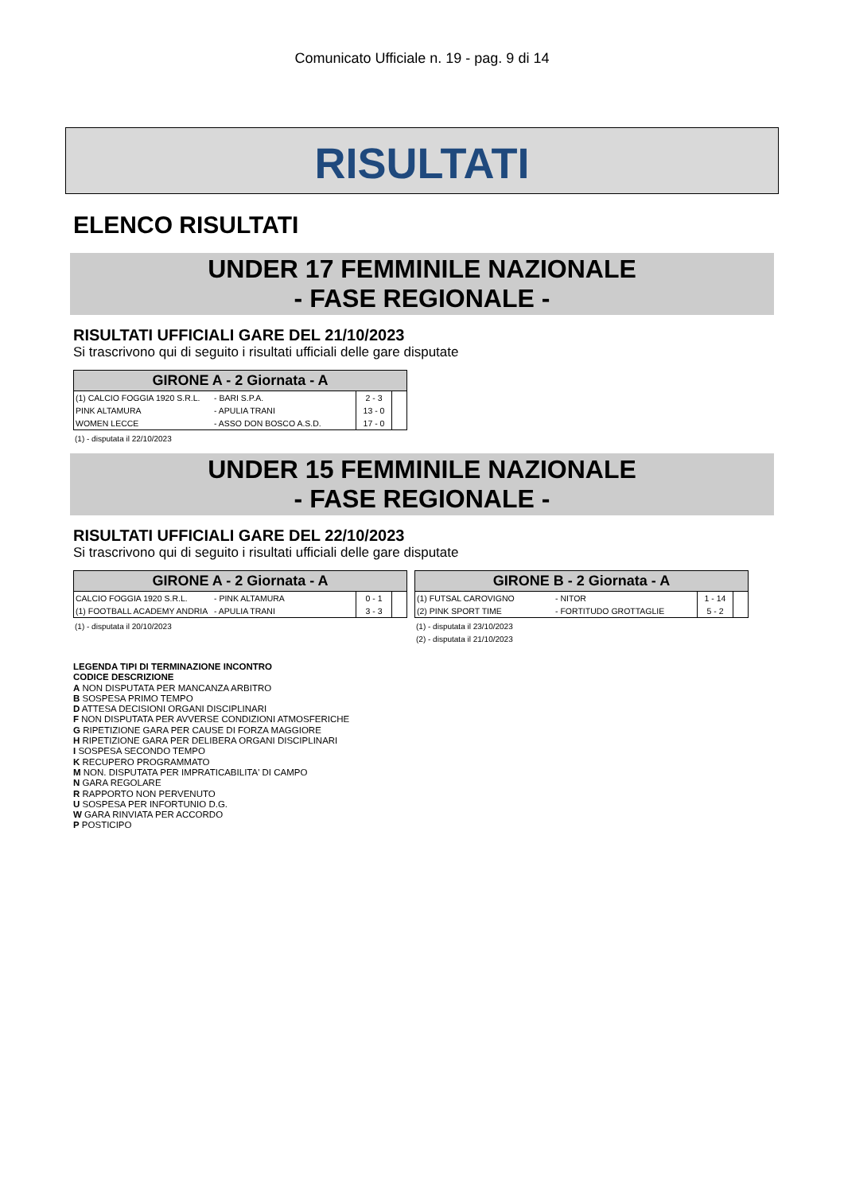Comunicato Ufficiale n. 19 - pag. 9 di 14
RISULTATI
ELENCO RISULTATI
UNDER 17 FEMMINILE NAZIONALE
- FASE REGIONALE -
RISULTATI UFFICIALI GARE DEL 21/10/2023
Si trascrivono qui di seguito i risultati ufficiali delle gare disputate
| GIRONE A - 2 Giornata - A | | | |
| --- | --- | --- | --- |
| (1) CALCIO FOGGIA 1920 S.R.L. | - BARI S.P.A. | 2 - 3 | |
| PINK ALTAMURA | - APULIA TRANI | 13 - 0 | |
| WOMEN LECCE | - ASSO DON BOSCO A.S.D. | 17 - 0 | |
(1) - disputata il 22/10/2023
UNDER 15 FEMMINILE NAZIONALE
- FASE REGIONALE -
RISULTATI UFFICIALI GARE DEL 22/10/2023
Si trascrivono qui di seguito i risultati ufficiali delle gare disputate
| GIRONE A - 2 Giornata - A | | | |
| --- | --- | --- | --- |
| CALCIO FOGGIA 1920 S.R.L. | - PINK ALTAMURA | 0 - 1 | |
| (1) FOOTBALL ACADEMY ANDRIA | - APULIA TRANI | 3 - 3 | |
(1) - disputata il 20/10/2023
| GIRONE B - 2 Giornata - A | | | |
| --- | --- | --- | --- |
| (1) FUTSAL CAROVIGNO | - NITOR | 1 - 14 | |
| (2) PINK SPORT TIME | - FORTITUDO GROTTAGLIE | 5 - 2 | |
(1) - disputata il 23/10/2023
(2) - disputata il 21/10/2023
LEGENDA TIPI DI TERMINAZIONE INCONTRO
CODICE DESCRIZIONE
A NON DISPUTATA PER MANCANZA ARBITRO
B SOSPESA PRIMO TEMPO
D ATTESA DECISIONI ORGANI DISCIPLINARI
F NON DISPUTATA PER AVVERSE CONDIZIONI ATMOSFERICHE
G RIPETIZIONE GARA PER CAUSE DI FORZA MAGGIORE
H RIPETIZIONE GARA PER DELIBERA ORGANI DISCIPLINARI
I SOSPESA SECONDO TEMPO
K RECUPERO PROGRAMMATO
M NON. DISPUTATA PER IMPRATICABILITA' DI CAMPO
N GARA REGOLARE
R RAPPORTO NON PERVENUTO
U SOSPESA PER INFORTUNIO D.G.
W GARA RINVIATA PER ACCORDO
P POSTICIPO